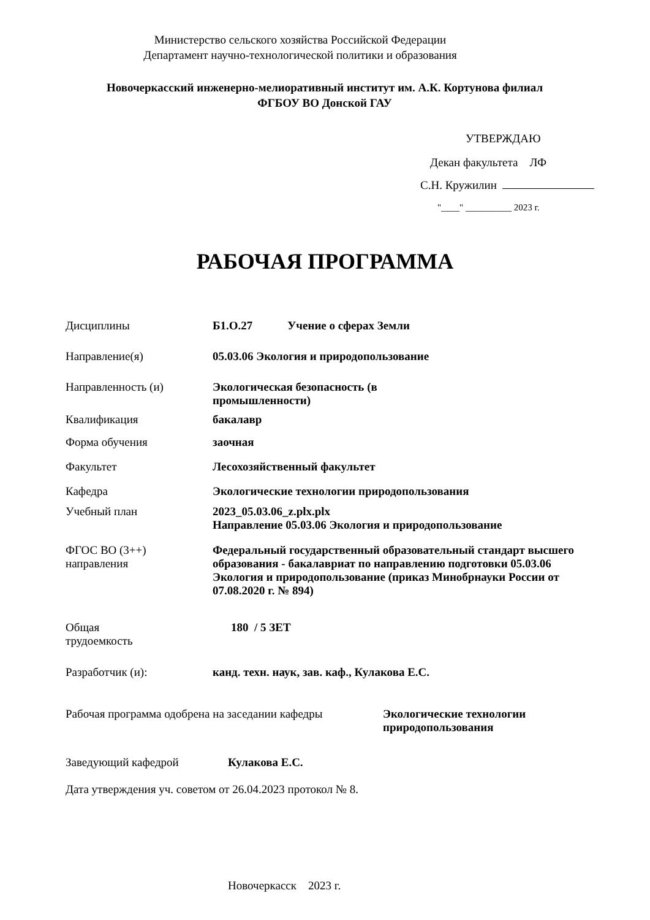Министерство сельского хозяйства Российской Федерации
Департамент научно-технологической политики и образования
Новочеркасский инженерно-мелиоративный институт им. А.К. Кортунова филиал
ФГБОУ ВО Донской ГАУ
УТВЕРЖДАЮ
Декан факультета ЛФ
С.Н. Кружилин
"____" __________ 2023 г.
РАБОЧАЯ ПРОГРАММА
Дисциплины Б1.О.27 Учение о сферах Земли
Направление(я) 05.03.06 Экология и природопользование
Направленность (и) Экологическая безопасность (в промышленности)
Квалификация бакалавр
Форма обучения заочная
Факультет Лесохозяйственный факультет
Кафедра Экологические технологии природопользования
Учебный план 2023_05.03.06_z.plx.plx
Направление 05.03.06 Экология и природопользование
ФГОС ВО (3++)
направления
Федеральный государственный образовательный стандарт высшего образования - бакалавриат по направлению подготовки 05.03.06 Экология и природопользование (приказ Минобрнауки России от 07.08.2020 г. № 894)
Общая
трудоемкость
180 / 5 ЗЕТ
Разработчик (и): канд. техн. наук, зав. каф., Кулакова Е.С.
Рабочая программа одобрена на заседании кафедры
Экологические технологии
природопользования
Заведующий кафедрой Кулакова Е.С.
Дата утверждения уч. советом от 26.04.2023 протокол № 8.
Новочеркасск 2023 г.